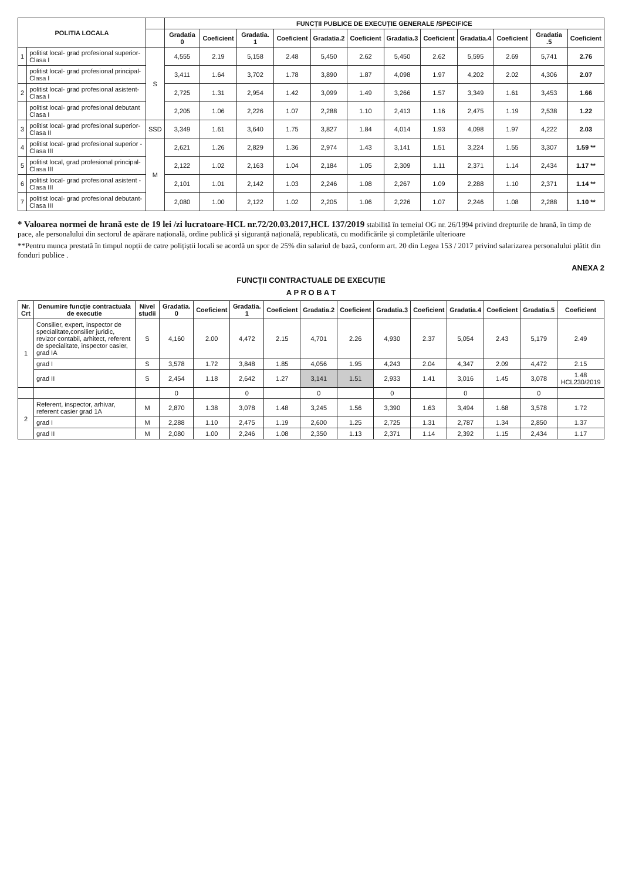| POLITIA LOCALA | | | FUNCȚII PUBLICE DE EXECUȚIE GENERALE /SPECIFICE | | | | | | | | | | | |
| --- | --- | --- | --- | --- | --- | --- | --- | --- | --- | --- | --- | --- | --- | --- |
| | | | Gradatia 0 | Coeficient | Gradatia. 1 | Coeficient | Gradatia.2 | Coeficient | Gradatia.3 | Coeficient | Gradatia.4 | Coeficient | Gradatia .5 | Coeficient |
| 1 | politist local- grad profesional superior-Clasa I | S | 4,555 | 2.19 | 5,158 | 2.48 | 5,450 | 2.62 | 5,450 | 2.62 | 5,595 | 2.69 | 5,741 | 2.76 |
| | politist local- grad profesional principal-Clasa I | | 3,411 | 1.64 | 3,702 | 1.78 | 3,890 | 1.87 | 4,098 | 1.97 | 4,202 | 2.02 | 4,306 | 2.07 |
| 2 | politist local- grad profesional asistent-Clasa I | | 2,725 | 1.31 | 2,954 | 1.42 | 3,099 | 1.49 | 3,266 | 1.57 | 3,349 | 1.61 | 3,453 | 1.66 |
| | politist local- grad profesional debutant Clasa I | | 2,205 | 1.06 | 2,226 | 1.07 | 2,288 | 1.10 | 2,413 | 1.16 | 2,475 | 1.19 | 2,538 | 1.22 |
| 3 | politist local- grad profesional superior-Clasa II | SSD | 3,349 | 1.61 | 3,640 | 1.75 | 3,827 | 1.84 | 4,014 | 1.93 | 4,098 | 1.97 | 4,222 | 2.03 |
| 4 | politist local- grad profesional superior -Clasa III | M | 2,621 | 1.26 | 2,829 | 1.36 | 2,974 | 1.43 | 3,141 | 1.51 | 3,224 | 1.55 | 3,307 | 1.59 ** |
| 5 | politist local, grad profesional principal- Clasa III | | 2,122 | 1.02 | 2,163 | 1.04 | 2,184 | 1.05 | 2,309 | 1.11 | 2,371 | 1.14 | 2,434 | 1.17 ** |
| 6 | politist local- grad profesional asistent -Clasa III | | 2,101 | 1.01 | 2,142 | 1.03 | 2,246 | 1.08 | 2,267 | 1.09 | 2,288 | 1.10 | 2,371 | 1.14 ** |
| 7 | politist local- grad profesional debutant-Clasa III | | 2,080 | 1.00 | 2,122 | 1.02 | 2,205 | 1.06 | 2,226 | 1.07 | 2,246 | 1.08 | 2,288 | 1.10 ** |
* Valoarea normei de hrană este de 19 lei /zi lucratoare-HCL nr.72/20.03.2017,HCL 137/2019 stabilită în temeiul OG nr. 26/1994 privind drepturile de hrană, în timp de pace, ale personalului din sectorul de apărare națională, ordine publică și siguranță națională, republicată, cu modificările și completările ulterioare
**Pentru munca prestată în timpul nopții de catre polițiștii locali se acordă un spor de 25% din salariul de bază, conform art. 20 din Legea 153 / 2017 privind salarizarea personalului plătit din fonduri publice .
ANEXA 2
FUNCȚII CONTRACTUALE DE EXECUȚIE
A P R O B A T
| Nr. Crt | Denumire funcție contractuala de executie | Nivel studii | Gradatia. 0 | Coeficient | Gradatia. 1 | Coeficient | Gradatia.2 | Coeficient | Gradatia.3 | Coeficient | Gradatia.4 | Coeficient | Gradatia.5 | Coeficient |
| --- | --- | --- | --- | --- | --- | --- | --- | --- | --- | --- | --- | --- | --- | --- |
| 1 | Consilier, expert, inspector de specialitate,consilier juridic, revizor contabil, arhitect, referent de specialitate, inspector casier, grad IA | S | 4,160 | 2.00 | 4,472 | 2.15 | 4,701 | 2.26 | 4,930 | 2.37 | 5,054 | 2.43 | 5,179 | 2.49 |
| | grad I | S | 3,578 | 1.72 | 3,848 | 1.85 | 4,056 | 1.95 | 4,243 | 2.04 | 4,347 | 2.09 | 4,472 | 2.15 |
| | grad II | S | 2,454 | 1.18 | 2,642 | 1.27 | 3,141 | 1.51 | 2,933 | 1.41 | 3,016 | 1.45 | 3,078 | 1.48 HCL230/2019 |
| | | | 0 | | 0 | | 0 | | 0 | | 0 | | 0 | |
| 2 | Referent, inspector, arhivar, referent casier grad 1A | M | 2,870 | 1.38 | 3,078 | 1.48 | 3,245 | 1.56 | 3,390 | 1.63 | 3,494 | 1.68 | 3,578 | 1.72 |
| | grad I | M | 2,288 | 1.10 | 2,475 | 1.19 | 2,600 | 1.25 | 2,725 | 1.31 | 2,787 | 1.34 | 2,850 | 1.37 |
| | grad II | M | 2,080 | 1.00 | 2,246 | 1.08 | 2,350 | 1.13 | 2,371 | 1.14 | 2,392 | 1.15 | 2,434 | 1.17 |